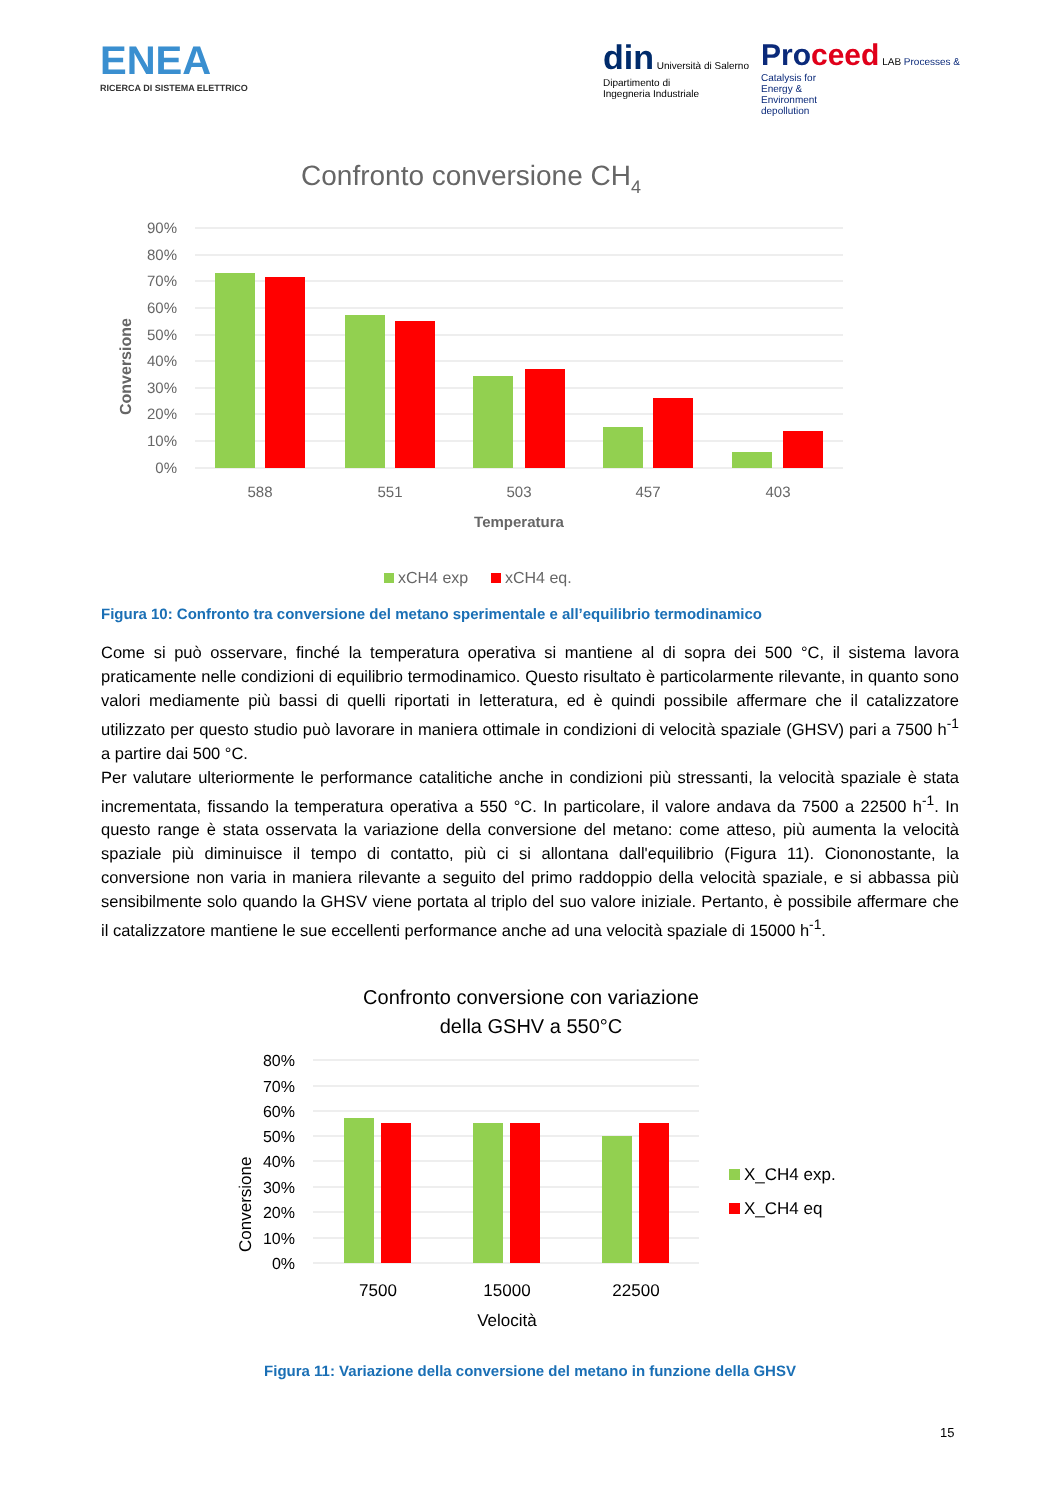ENEA
RICERCA DI SISTEMA ELETTRICO
din Università di Salerno
Dipartimento di
Ingegneria Industriale
Pro ceed LAB Processes &
Catalysis for
Energy &
Environment
depollution
Confronto conversione CH4
Conversione
90%
80%
70%
60%
50%
40%
30%
20%
10%
0%
588
551
503
457
403
Temperatura
xCH4 exp
xCH4 eq.
Figura 10: Confronto tra conversione del metano sperimentale e all’equilibrio termodinamico
Come si può osservare, finché la temperatura operativa si mantiene al di sopra dei 500 °C, il sistema lavora praticamente nelle condizioni di equilibrio termodinamico. Questo risultato è particolarmente rilevante, in quanto sono valori mediamente più bassi di quelli riportati in letteratura, ed è quindi possibile affermare che il catalizzatore utilizzato per questo studio può lavorare in maniera ottimale in condizioni di velocità spaziale (GHSV) pari a 7500 h<sup>-1</sup> a partire dai 500 °C.
Per valutare ulteriormente le performance catalitiche anche in condizioni più stressanti, la velocità spaziale è stata incrementata, fissando la temperatura operativa a 550 °C. In particolare, il valore andava da 7500 a 22500 h<sup>-1</sup>. In questo range è stata osservata la variazione della conversione del metano: come atteso, più aumenta la velocità spaziale più diminuisce il tempo di contatto, più ci si allontana dall'equilibrio (Figura 11). Ciononostante, la conversione non varia in maniera rilevante a seguito del primo raddoppio della velocità spaziale, e si abbassa più sensibilmente solo quando la GHSV viene portata al triplo del suo valore iniziale. Pertanto, è possibile affermare che il catalizzatore mantiene le sue eccellenti performance anche ad una velocità spaziale di 15000 h<sup>-1</sup>.
Confronto conversione con variazione
della GSHV a 550°C
Conversione
80%
70%
60%
50%
40%
30%
20%
10%
0%
7500
15000
22500
Velocità
X_CH4 exp.
X_CH4 eq
Figura 11: Variazione della conversione del metano in funzione della GHSV
15